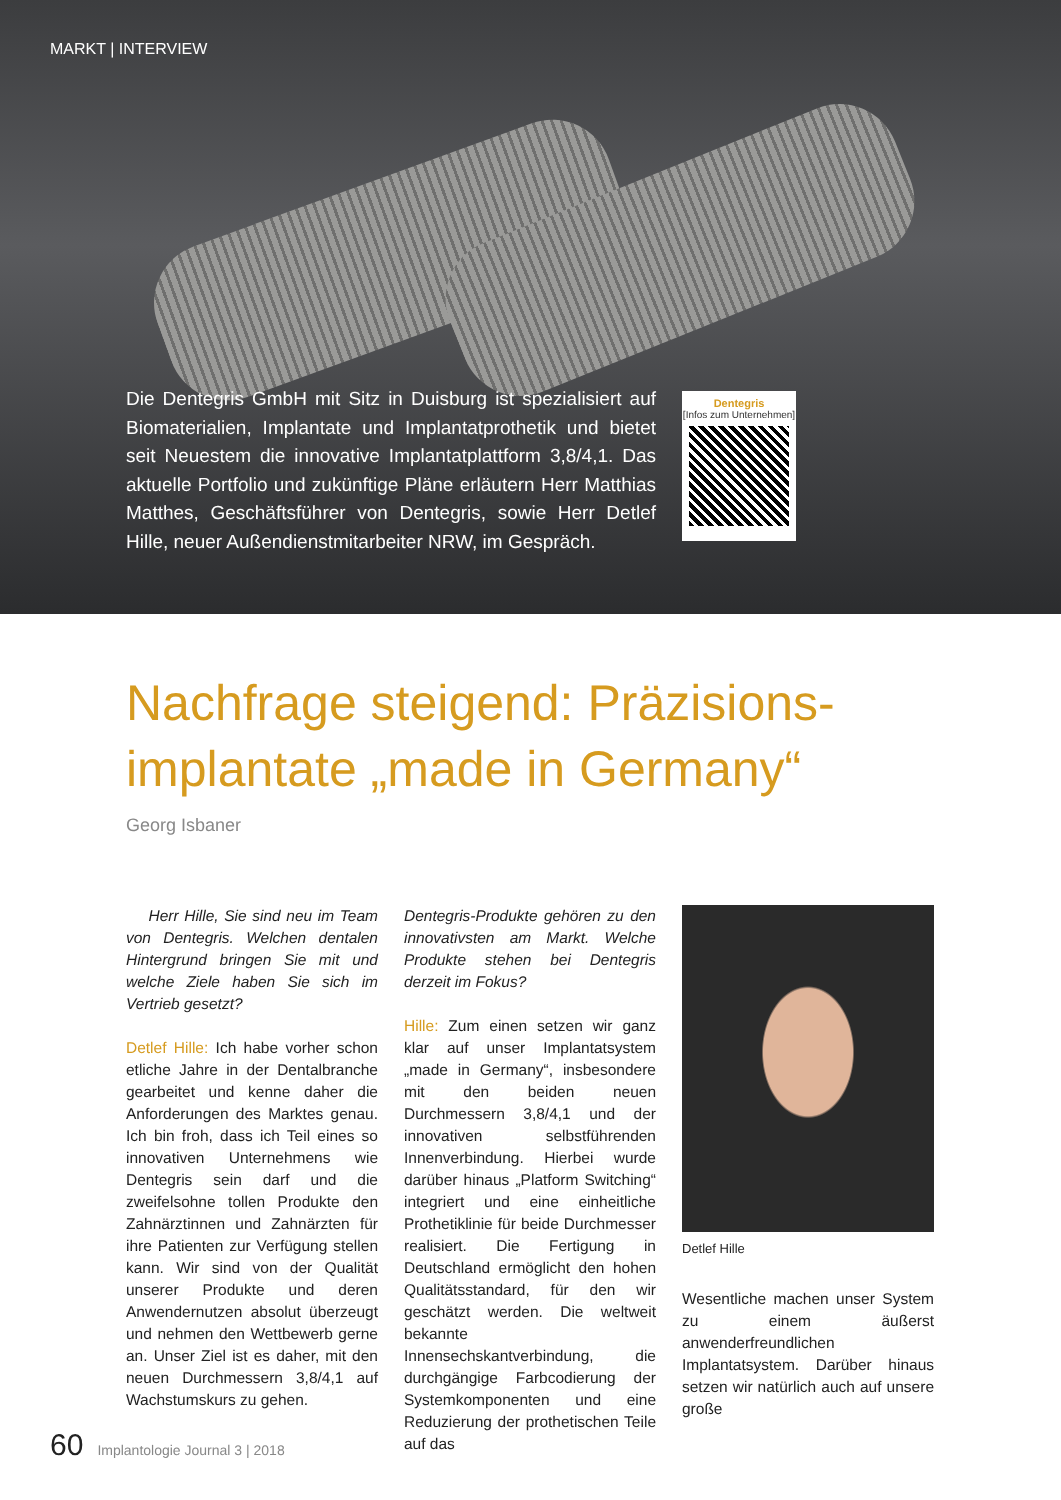MARKT | INTERVIEW
Die Dentegris GmbH mit Sitz in Duisburg ist spezialisiert auf Biomaterialien, Implantate und Implantatprothetik und bietet seit Neuestem die innovative Implantatplattform 3,8/4,1. Das aktuelle Portfolio und zukünftige Pläne erläutern Herr Matthias Matthes, Geschäftsführer von Dentegris, sowie Herr Detlef Hille, neuer Außendienstmitarbeiter NRW, im Gespräch.
Dentegris
[Infos zum Unternehmen]
Nachfrage steigend: Präzisions-
implantate „made in Germany“
Georg Isbaner
Herr Hille, Sie sind neu im Team von Dentegris. Welchen dentalen Hintergrund bringen Sie mit und welche Ziele haben Sie sich im Vertrieb gesetzt?
Detlef Hille: Ich habe vorher schon etliche Jahre in der Dentalbranche gearbeitet und kenne daher die Anforderungen des Marktes genau. Ich bin froh, dass ich Teil eines so innovativen Unternehmens wie Dentegris sein darf und die zweifelsohne tollen Produkte den Zahnärztinnen und Zahnärzten für ihre Patienten zur Verfügung stellen kann. Wir sind von der Qualität unserer Produkte und deren Anwendernutzen absolut überzeugt und nehmen den Wettbewerb gerne an. Unser Ziel ist es daher, mit den neuen Durchmessern 3,8/4,1 auf Wachstumskurs zu gehen.
Dentegris-Produkte gehören zu den innovativsten am Markt. Welche Produkte stehen bei Dentegris derzeit im Fokus?
Hille: Zum einen setzen wir ganz klar auf unser Implantatsystem „made in Germany“, insbesondere mit den beiden neuen Durchmessern 3,8/4,1 und der innovativen selbstführenden Innenverbindung. Hierbei wurde darüber hinaus „Platform Switching“ integriert und eine einheitliche Prothetiklinie für beide Durchmesser realisiert. Die Fertigung in Deutschland ermöglicht den hohen Qualitätsstandard, für den wir geschätzt werden. Die weltweit bekannte Innensechskantverbindung, die durchgängige Farbcodierung der Systemkomponenten und eine Reduzierung der prothetischen Teile auf das
Detlef Hille
Wesentliche machen unser System zu einem äußerst anwenderfreundlichen Implantatsystem. Darüber hinaus setzen wir natürlich auch auf unsere große
60 Implantologie Journal 3 | 2018